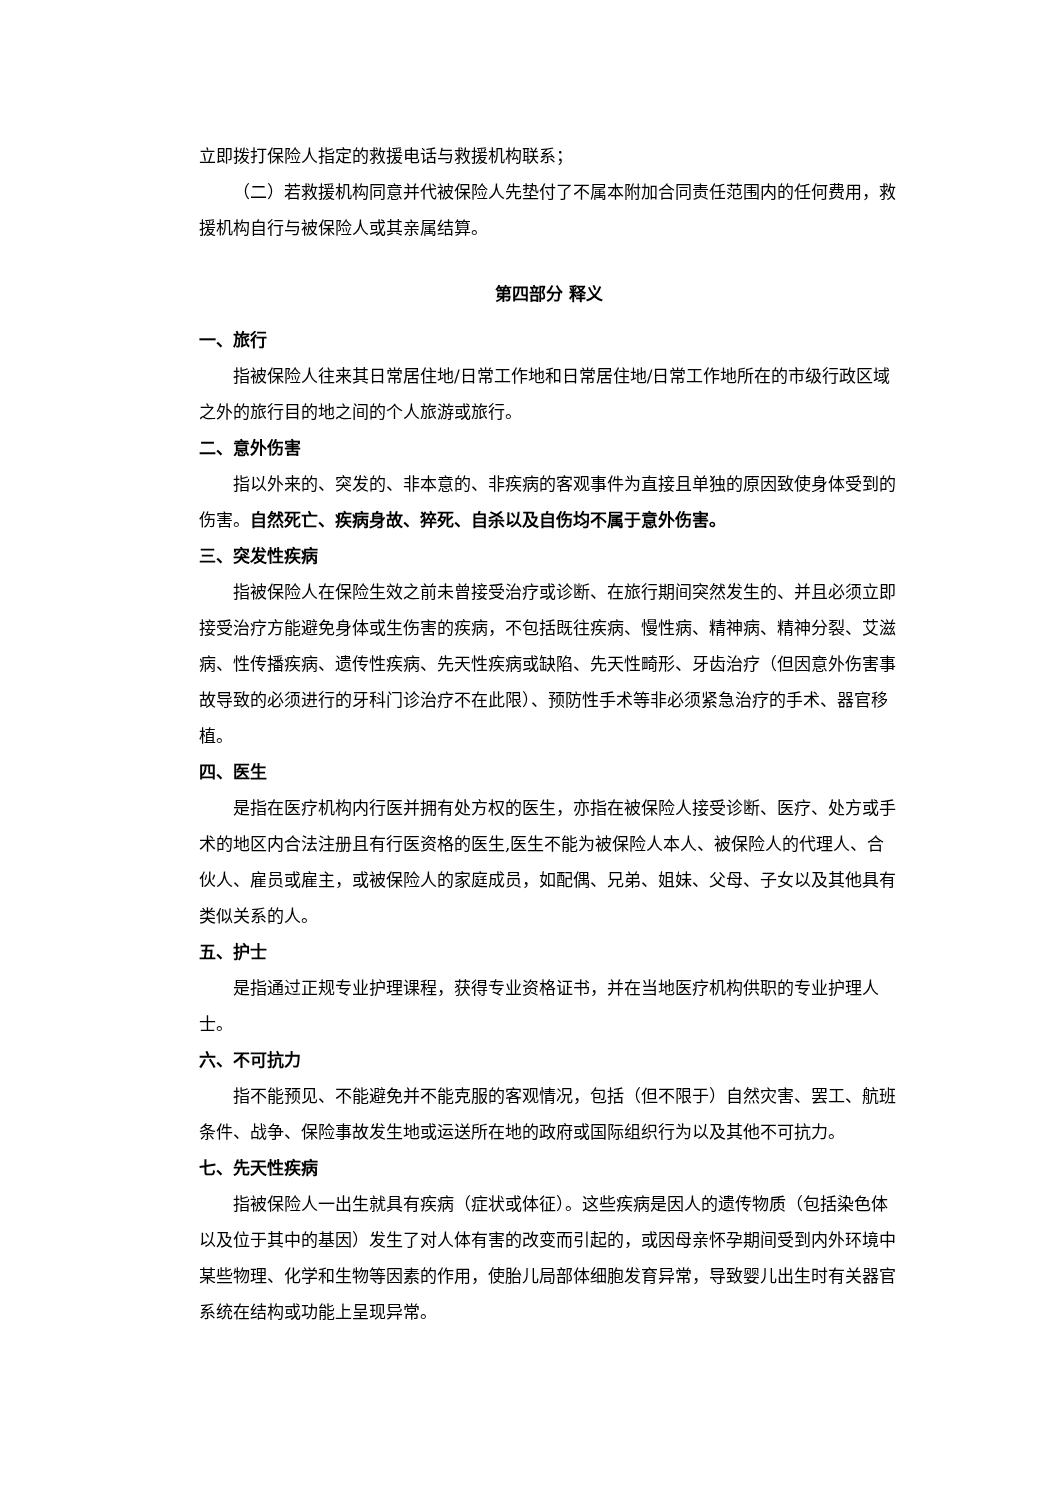立即拨打保险人指定的救援电话与救援机构联系；
（二）若救援机构同意并代被保险人先垫付了不属本附加合同责任范围内的任何费用，救援机构自行与被保险人或其亲属结算。
第四部分 释义
一、旅行
指被保险人往来其日常居住地/日常工作地和日常居住地/日常工作地所在的市级行政区域之外的旅行目的地之间的个人旅游或旅行。
二、意外伤害
指以外来的、突发的、非本意的、非疾病的客观事件为直接且单独的原因致使身体受到的伤害。自然死亡、疾病身故、猝死、自杀以及自伤均不属于意外伤害。
三、突发性疾病
指被保险人在保险生效之前未曾接受治疗或诊断、在旅行期间突然发生的、并且必须立即接受治疗方能避免身体或生伤害的疾病，不包括既往疾病、慢性病、精神病、精神分裂、艾滋病、性传播疾病、遗传性疾病、先天性疾病或缺陷、先天性畸形、牙齿治疗（但因意外伤害事故导致的必须进行的牙科门诊治疗不在此限）、预防性手术等非必须紧急治疗的手术、器官移植。
四、医生
是指在医疗机构内行医并拥有处方权的医生，亦指在被保险人接受诊断、医疗、处方或手术的地区内合法注册且有行医资格的医生,医生不能为被保险人本人、被保险人的代理人、合伙人、雇员或雇主，或被保险人的家庭成员，如配偶、兄弟、姐妹、父母、子女以及其他具有类似关系的人。
五、护士
是指通过正规专业护理课程，获得专业资格证书，并在当地医疗机构供职的专业护理人士。
六、不可抗力
指不能预见、不能避免并不能克服的客观情况，包括（但不限于）自然灾害、罢工、航班条件、战争、保险事故发生地或运送所在地的政府或国际组织行为以及其他不可抗力。
七、先天性疾病
指被保险人一出生就具有疾病（症状或体征）。这些疾病是因人的遗传物质（包括染色体以及位于其中的基因）发生了对人体有害的改变而引起的，或因母亲怀孕期间受到内外环境中某些物理、化学和生物等因素的作用，使胎儿局部体细胞发育异常，导致婴儿出生时有关器官系统在结构或功能上呈现异常。